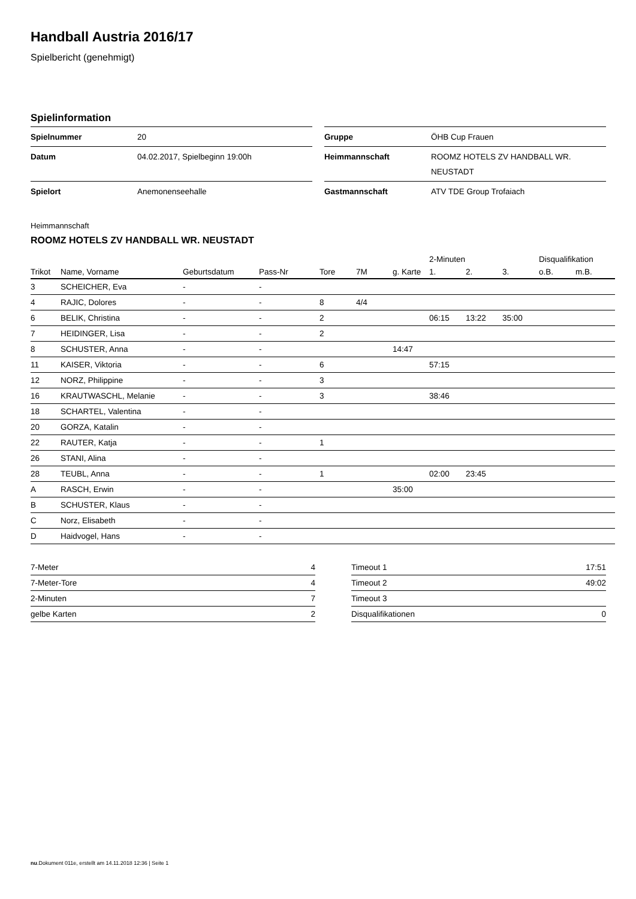Handball Austria 2016/17
Spielbericht (genehmigt)
Spielinformation
| Spielnummer | 20 |
| Datum | 04.02.2017, Spielbeginn 19:00h |
| Spielort | Anemonenseehalle |
| Gruppe | ÖHB Cup Frauen |
| Heimmannschaft | ROOMZ HOTELS ZV HANDBALL WR. NEUSTADT |
| Gastmannschaft | ATV TDE Group Trofaiach |
Heimmannschaft
ROOMZ HOTELS ZV HANDBALL WR. NEUSTADT
| | | | | | | | 2-Minuten | | | Disqualifikation | |
| --- | --- | --- | --- | --- | --- | --- | --- | --- | --- | --- | --- |
| Trikot | Name, Vorname | Geburtsdatum | Pass-Nr | Tore | 7M | g. Karte | 1. | 2. | 3. | o.B. | m.B. |
| 3 | SCHEICHER, Eva | - | - | | | | | | | | |
| 4 | RAJIC, Dolores | - | - | 8 | 4/4 | | | | | | |
| 6 | BELIK, Christina | - | - | 2 | | | 06:15 | 13:22 | 35:00 | | |
| 7 | HEIDINGER, Lisa | - | - | 2 | | | | | | | |
| 8 | SCHUSTER, Anna | - | - | | | 14:47 | | | | | |
| 11 | KAISER, Viktoria | - | - | 6 | | | 57:15 | | | | |
| 12 | NORZ, Philippine | - | - | 3 | | | | | | | |
| 16 | KRAUTWASCHL, Melanie | - | - | 3 | | | 38:46 | | | | |
| 18 | SCHARTEL, Valentina | - | - | | | | | | | | |
| 20 | GORZA, Katalin | - | - | | | | | | | | |
| 22 | RAUTER, Katja | - | - | 1 | | | | | | | |
| 26 | STANI, Alina | - | - | | | | | | | | |
| 28 | TEUBL, Anna | - | - | 1 | | | 02:00 | 23:45 | | | |
| A | RASCH, Erwin | - | - | | | 35:00 | | | | | |
| B | SCHUSTER, Klaus | - | - | | | | | | | | |
| C | Norz, Elisabeth | - | - | | | | | | | | |
| D | Haidvogel, Hans | - | - | | | | | | | | |
| 7-Meter | 4 |
| 7-Meter-Tore | 4 |
| 2-Minuten | 7 |
| gelbe Karten | 2 |
| Timeout 1 | 17:51 |
| Timeout 2 | 49:02 |
| Timeout 3 | |
| Disqualifikationen | 0 |
nu.Dokument 011e, erstellt am 14.11.2018 12:36 | Seite 1